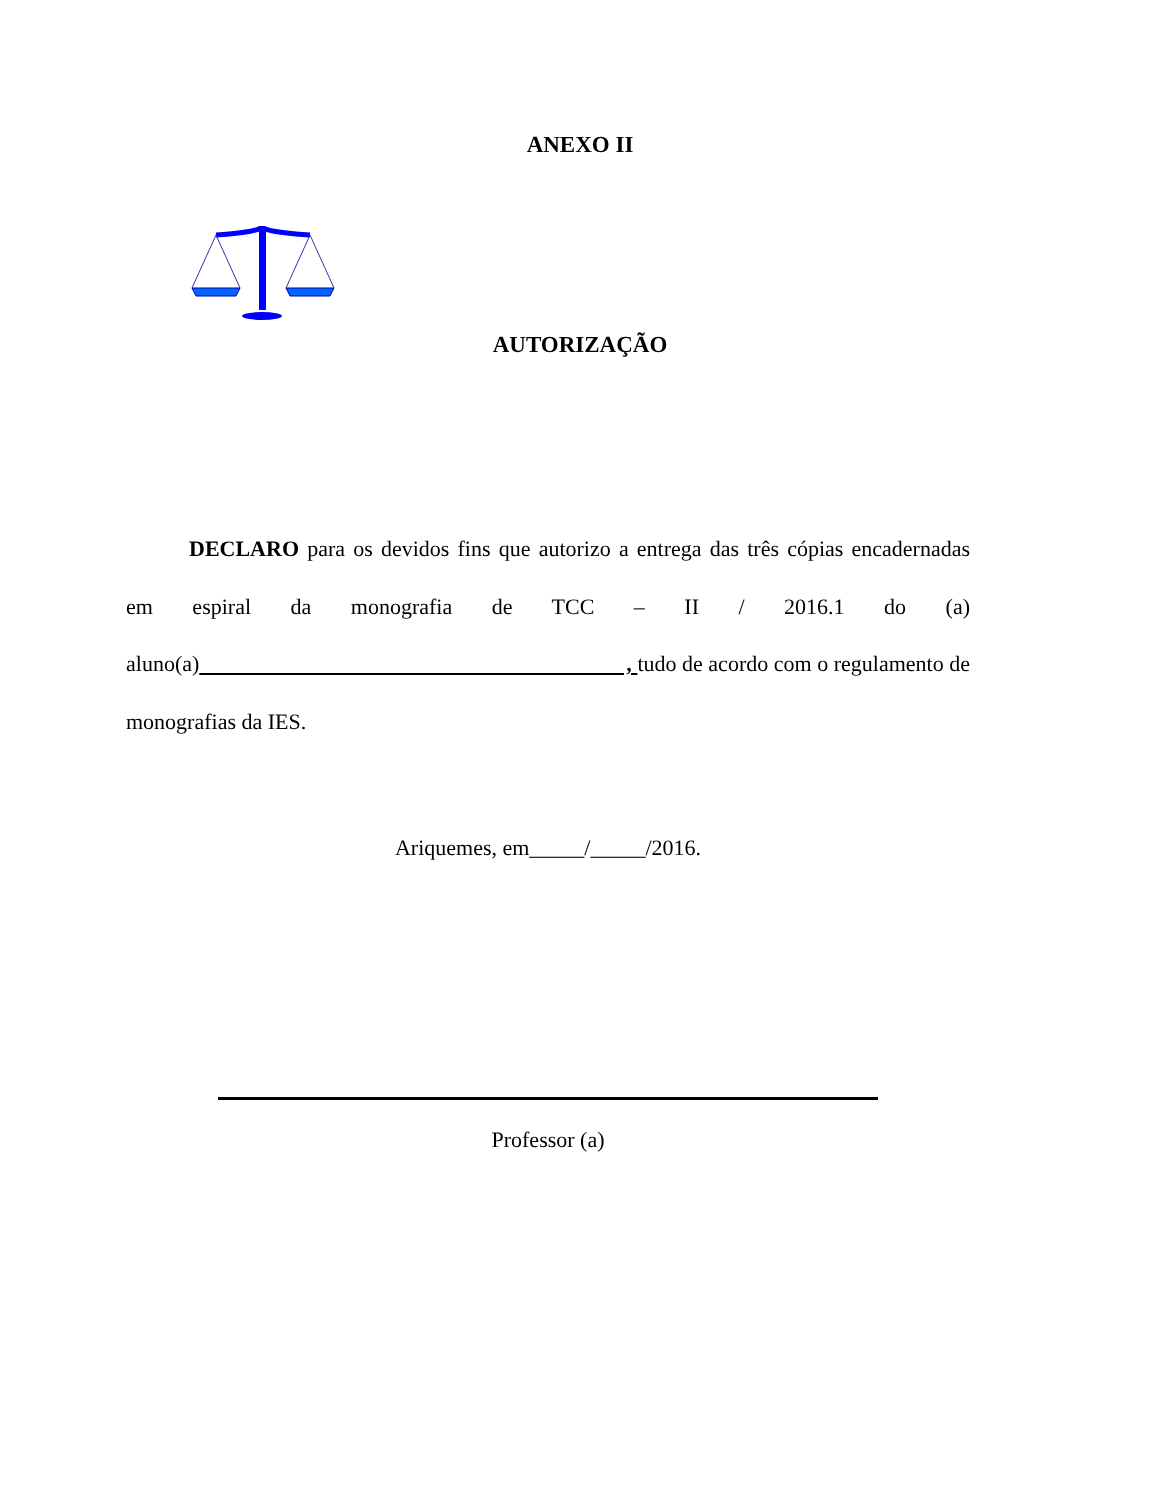ANEXO II
AUTORIZAÇÃO
DECLARO para os devidos fins que autorizo a entrega das três cópias encadernadas em espiral da monografia de TCC – II / 2016.1 do (a) aluno(a) , tudo de acordo com o regulamento de monografias da IES.
Ariquemes, em_____/_____/2016.
Professor (a)